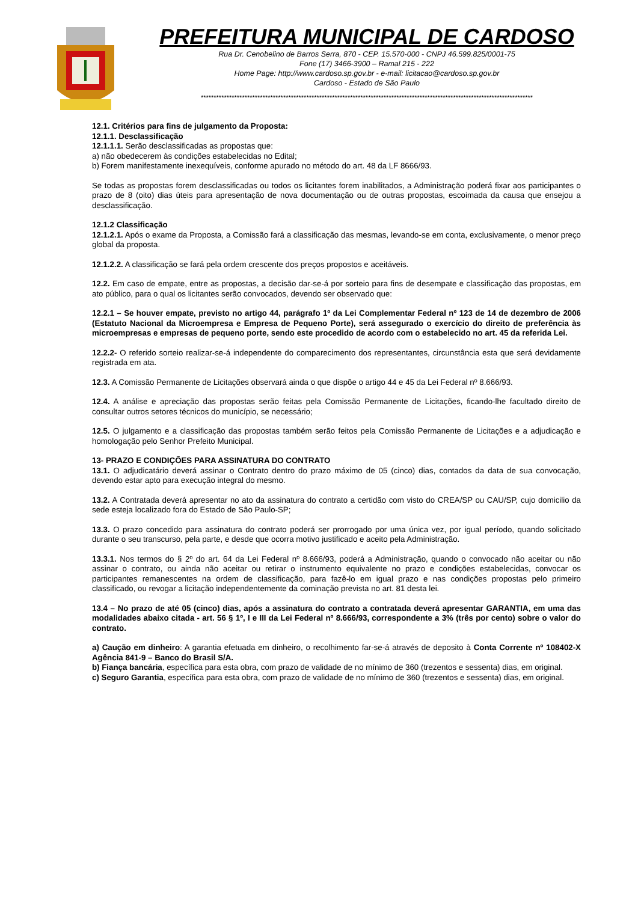PREFEITURA MUNICIPAL DE CARDOSO
Rua Dr. Cenobelino de Barros Serra, 870 - CEP. 15.570-000 - CNPJ 46.599.825/0001-75
Fone (17) 3466-3900 – Ramal 215 - 222
Home Page: http://www.cardoso.sp.gov.br - e-mail: licitacao@cardoso.sp.gov.br
Cardoso - Estado de São Paulo
*********************************************************************************************************************************
12.1. Critérios para fins de julgamento da Proposta:
12.1.1. Desclassificação
12.1.1.1. Serão desclassificadas as propostas que:
a) não obedecerem às condições estabelecidas no Edital;
b) Forem manifestamente inexequíveis, conforme apurado no método do art. 48 da LF 8666/93.
Se todas as propostas forem desclassificadas ou todos os licitantes forem inabilitados, a Administração poderá fixar aos participantes o prazo de 8 (oito) dias úteis para apresentação de nova documentação ou de outras propostas, escoimada da causa que ensejou a desclassificação.
12.1.2 Classificação
12.1.2.1. Após o exame da Proposta, a Comissão fará a classificação das mesmas, levando-se em conta, exclusivamente, o menor preço global da proposta.
12.1.2.2. A classificação se fará pela ordem crescente dos preços propostos e aceitáveis.
12.2. Em caso de empate, entre as propostas, a decisão dar-se-á por sorteio para fins de desempate e classificação das propostas, em ato público, para o qual os licitantes serão convocados, devendo ser observado que:
12.2.1 – Se houver empate, previsto no artigo 44, parágrafo 1º da Lei Complementar Federal nº 123 de 14 de dezembro de 2006 (Estatuto Nacional da Microempresa e Empresa de Pequeno Porte), será assegurado o exercício do direito de preferência às microempresas e empresas de pequeno porte, sendo este procedido de acordo com o estabelecido no art. 45 da referida Lei.
12.2.2- O referido sorteio realizar-se-á independente do comparecimento dos representantes, circunstância esta que será devidamente registrada em ata.
12.3. A Comissão Permanente de Licitações observará ainda o que dispõe o artigo 44 e 45 da Lei Federal nº 8.666/93.
12.4. A análise e apreciação das propostas serão feitas pela Comissão Permanente de Licitações, ficando-lhe facultado direito de consultar outros setores técnicos do município, se necessário;
12.5. O julgamento e a classificação das propostas também serão feitos pela Comissão Permanente de Licitações e a adjudicação e homologação pelo Senhor Prefeito Municipal.
13- PRAZO E CONDIÇÕES PARA ASSINATURA DO CONTRATO
13.1. O adjudicatário deverá assinar o Contrato dentro do prazo máximo de 05 (cinco) dias, contados da data de sua convocação, devendo estar apto para execução integral do mesmo.
13.2. A Contratada deverá apresentar no ato da assinatura do contrato a certidão com visto do CREA/SP ou CAU/SP, cujo domicilio da sede esteja localizado fora do Estado de São Paulo-SP;
13.3. O prazo concedido para assinatura do contrato poderá ser prorrogado por uma única vez, por igual período, quando solicitado durante o seu transcurso, pela parte, e desde que ocorra motivo justificado e aceito pela Administração.
13.3.1. Nos termos do § 2º do art. 64 da Lei Federal nº 8.666/93, poderá a Administração, quando o convocado não aceitar ou não assinar o contrato, ou ainda não aceitar ou retirar o instrumento equivalente no prazo e condições estabelecidas, convocar os participantes remanescentes na ordem de classificação, para fazê-lo em igual prazo e nas condições propostas pelo primeiro classificado, ou revogar a licitação independentemente da cominação prevista no art. 81 desta lei.
13.4 – No prazo de até 05 (cinco) dias, após a assinatura do contrato a contratada deverá apresentar GARANTIA, em uma das modalidades abaixo citada - art. 56 § 1º, I e III da Lei Federal nº 8.666/93, correspondente a 3% (três por cento) sobre o valor do contrato.
a) Caução em dinheiro: A garantia efetuada em dinheiro, o recolhimento far-se-á através de deposito à Conta Corrente nº 108402-X Agência 841-9 – Banco do Brasil S/A.
b) Fiança bancária, específica para esta obra, com prazo de validade de no mínimo de 360 (trezentos e sessenta) dias, em original.
c) Seguro Garantia, específica para esta obra, com prazo de validade de no mínimo de 360 (trezentos e sessenta) dias, em original.